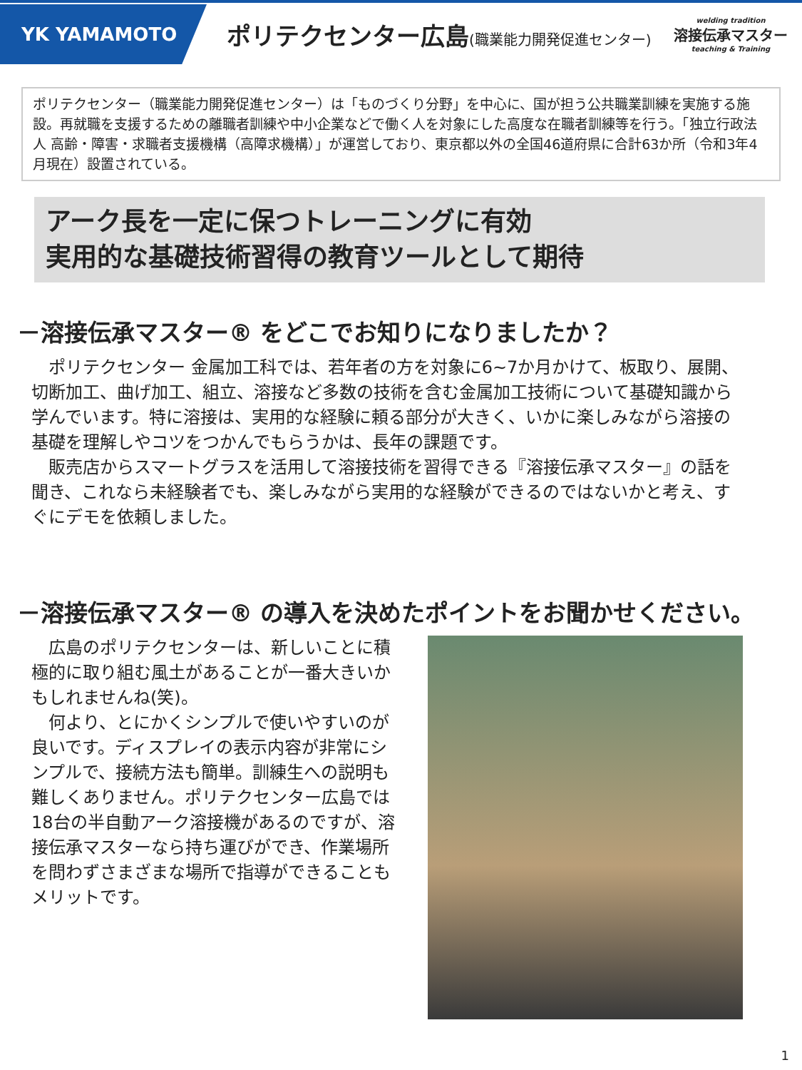YK YAMAMOTO
ポリテクセンター広島(職業能力開発促進センター)
welding tradition
溶接伝承マスター
teaching & Training
ポリテクセンター（職業能力開発促進センター）は「ものづくり分野」を中心に、国が担う公共職業訓練を実施する施設。再就職を支援するための離職者訓練や中小企業などで働く人を対象にした高度な在職者訓練等を行う。「独立行政法人 高齢・障害・求職者支援機構（高障求機構）」が運営しており、東京都以外の全国46道府県に合計63か所（令和3年4月現在）設置されている。
アーク長を一定に保つトレーニングに有効
実用的な基礎技術習得の教育ツールとして期待
－溶接伝承マスター® をどこでお知りになりましたか？
　ポリテクセンター 金属加工科では、若年者の方を対象に6~7か月かけて、板取り、展開、切断加工、曲げ加工、組立、溶接など多数の技術を含む金属加工技術について基礎知識から学んでいます。特に溶接は、実用的な経験に頼る部分が大きく、いかに楽しみながら溶接の基礎を理解しやコツをつかんでもらうかは、長年の課題です。
　販売店からスマートグラスを活用して溶接技術を習得できる『溶接伝承マスター』の話を聞き、これなら未経験者でも、楽しみながら実用的な経験ができるのではないかと考え、すぐにデモを依頼しました。
－溶接伝承マスター® の導入を決めたポイントをお聞かせください。
　広島のポリテクセンターは、新しいことに積極的に取り組む風土があることが一番大きいかもしれませんね(笑)。
　何より、とにかくシンプルで使いやすいのが良いです。ディスプレイの表示内容が非常にシンプルで、接続方法も簡単。訓練生への説明も難しくありません。ポリテクセンター広島では18台の半自動アーク溶接機があるのですが、溶接伝承マスターなら持ち運びができ、作業場所を問わずさまざまな場所で指導ができることもメリットです。
1